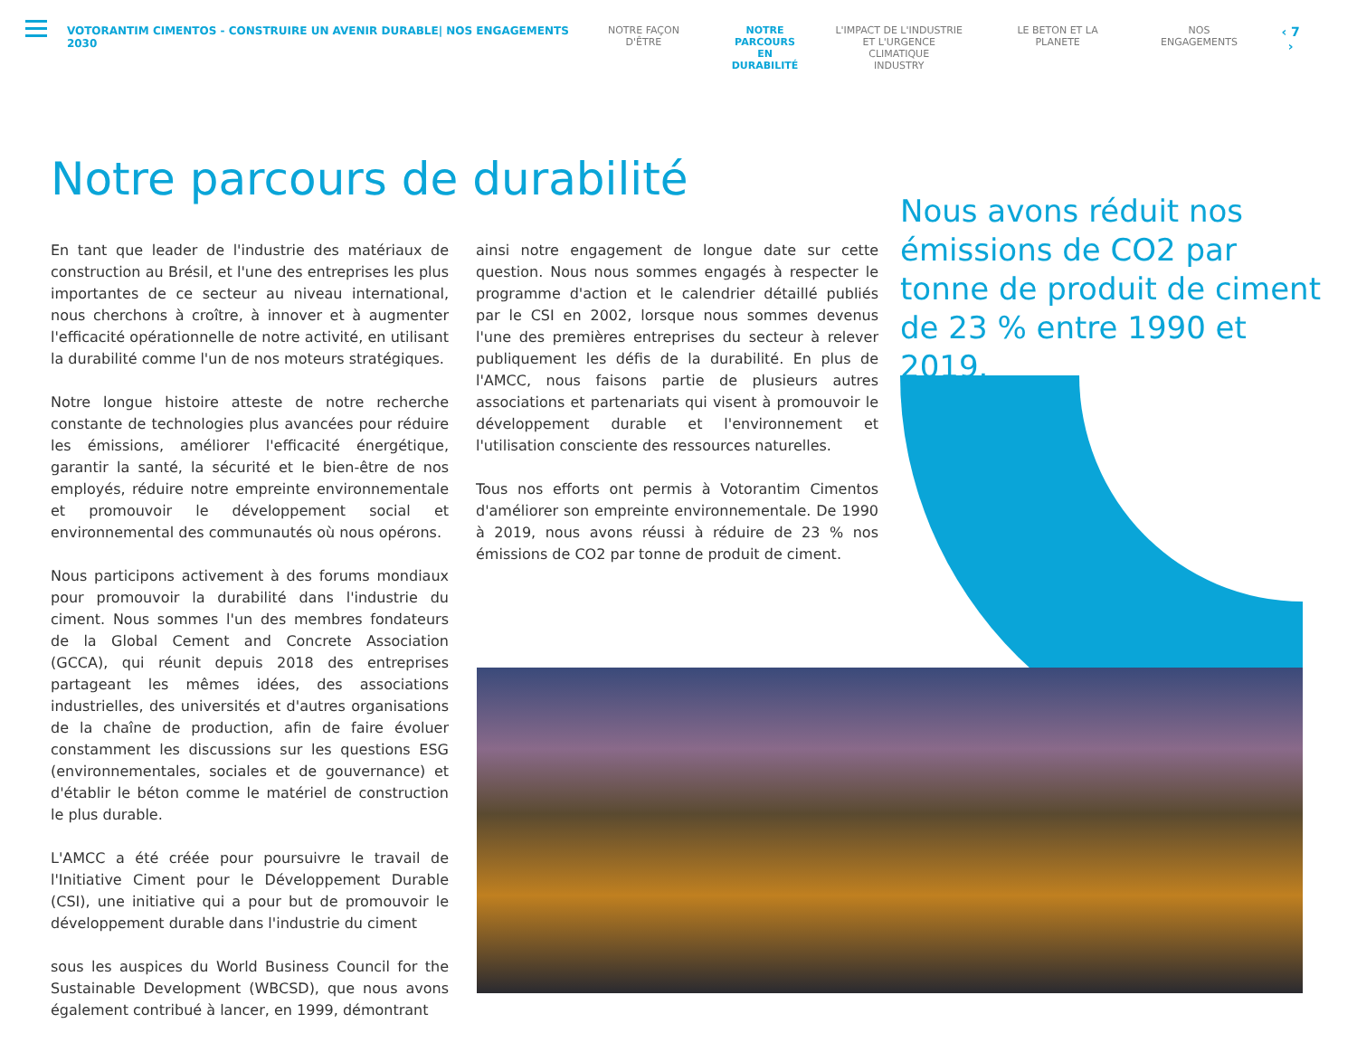VOTORANTIM CIMENTOS - CONSTRUIRE UN AVENIR DURABLE| NOS ENGAGEMENTS 2030 NOTRE FAÇON D'ÊTRE NOTRE
PARCOURS EN
DURABILITÉ
L'IMPACT DE L'INDUSTRIE
ET L'URGENCE CLIMATIQUE
INDUSTRY
LE BETON ET LA PLANETE NOS ENGAGEMENTS
‹ 7 ›
Notre parcours de durabilité
Nous avons réduit nos émissions de CO2 par tonne de produit de ciment de 23 % entre 1990 et 2019.
En tant que leader de l'industrie des matériaux de construction au Brésil, et l'une des entreprises les plus importantes de ce secteur au niveau international, nous cherchons à croître, à innover et à augmenter l'efficacité opérationnelle de notre activité, en utilisant la durabilité comme l'un de nos moteurs stratégiques.
Notre longue histoire atteste de notre recherche constante de technologies plus avancées pour réduire les émissions, améliorer l'efficacité énergétique, garantir la santé, la sécurité et le bien-être de nos employés, réduire notre empreinte environnementale et promouvoir le développement social et environnemental des communautés où nous opérons.
Nous participons activement à des forums mondiaux pour promouvoir la durabilité dans l'industrie du ciment. Nous sommes l'un des membres fondateurs de la Global Cement and Concrete Association (GCCA), qui réunit depuis 2018 des entreprises partageant les mêmes idées, des associations industrielles, des universités et d'autres organisations de la chaîne de production, afin de faire évoluer constamment les discussions sur les questions ESG (environnementales, sociales et de gouvernance) et d'établir le béton comme le matériel de construction le plus durable.
L'AMCC a été créée pour poursuivre le travail de l'Initiative Ciment pour le Développement Durable (CSI), une initiative qui a pour but de promouvoir le développement durable dans l'industrie du ciment
sous les auspices du World Business Council for the Sustainable Development (WBCSD), que nous avons également contribué à lancer, en 1999, démontrant
ainsi notre engagement de longue date sur cette question. Nous nous sommes engagés à respecter le programme d'action et le calendrier détaillé publiés par le CSI en 2002, lorsque nous sommes devenus l'une des premières entreprises du secteur à relever publiquement les défis de la durabilité. En plus de l'AMCC, nous faisons partie de plusieurs autres associations et partenariats qui visent à promouvoir le développement durable et l'environnement et l'utilisation consciente des ressources naturelles.
Tous nos efforts ont permis à Votorantim Cimentos d'améliorer son empreinte environnementale. De 1990 à 2019, nous avons réussi à réduire de 23 % nos émissions de CO2 par tonne de produit de ciment.